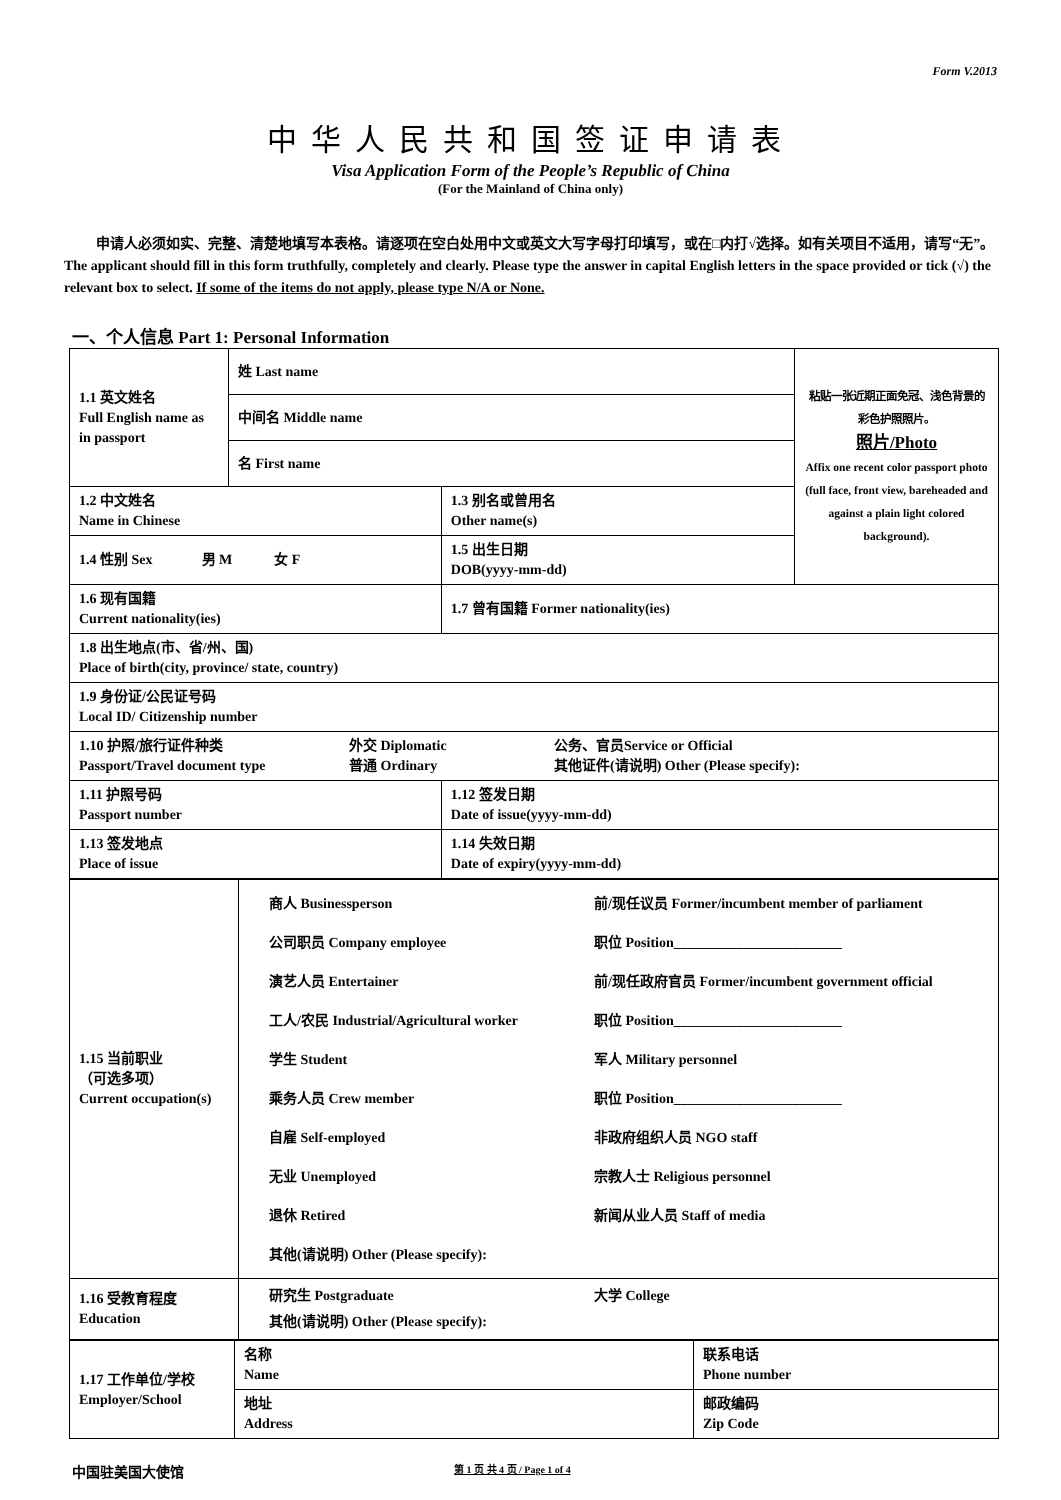Form V.2013
中华人民共和国签证申请表
Visa Application Form of the People’s Republic of China
(For the Mainland of China only)
申请人必须如实、完整、清楚地填写本表格。请逐项在空白处用中文或英文大写字母打印填写，或在□内打√选择。如有关项目不适用，请写“无”。 The applicant should fill in this form truthfully, completely and clearly. Please type the answer in capital English letters in the space provided or tick (√) the relevant box to select. If some of the items do not apply, please type N/A or None.
一、个人信息 Part 1: Personal Information
| 1.1 英文姓名 Full English name as in passport | 姓 Last name | | 粘贴一张近期正面免冠、浅色背景的彩色护照照片。 照片/Photo Affix one recent color passport photo (full face, front view, bareheaded and against a plain light colored background). |
| | 中间名 Middle name | | |
| | 名 First name | | |
| 1.2 中文姓名 Name in Chinese | | 1.3 别名或曾用名 Other name(s) | |
| 1.4 性别 Sex 男 M 女 F | | 1.5 出生日期 DOB(yyyy-mm-dd) | |
| 1.6 现有国籍 Current nationality(ies) | | 1.7 曾有国籍 Former nationality(ies) | |
| 1.8 出生地点(市、省/州、国) Place of birth(city, province/ state, country) | | | |
| 1.9 身份证/公民证号码 Local ID/ Citizenship number | | | |
| 1.10 护照/旅行证件种类 Passport/Travel document type 外交 Diplomatic 普通 Ordinary 公务、官员Service or Official 其他证件(请说明) Other (Please specify): | | | |
| 1.11 护照号码 Passport number | | 1.12 签发日期 Date of issue(yyyy-mm-dd) | |
| 1.13 签发地点 Place of issue | | 1.14 失效日期 Date of expiry(yyyy-mm-dd) | |
| 1.15 当前职业 （可选多项） Current occupation(s) | 商人 Businessperson 公司职员 Company employee 演艺人员 Entertainer 工人/农民 Industrial/Agricultural worker 学生 Student 乘务人员 Crew member 自雇 Self-employed 无业 Unemployed 退休 Retired 前/现任议员 Former/incumbent member of parliament 职位 Position________________________ 前/现任政府官员 Former/incumbent government official 职位 Position________________________ 军人 Military personnel 职位 Position________________________ 非政府组织人员 NGO staff 宗教人士 Religious personnel 新闻从业人员 Staff of media 其他(请说明) Other (Please specify): |
| 1.16 受教育程度 Education | 研究生 Postgraduate 大学 College 其他(请说明) Other (Please specify): |
| 1.17 工作单位/学校 Employer/School | 名称 Name | 联系电话 Phone number |
| | 地址 Address | 邮政编码 Zip Code |
中国驻美国大使馆 第 1 页 共 4 页 / Page 1 of 4